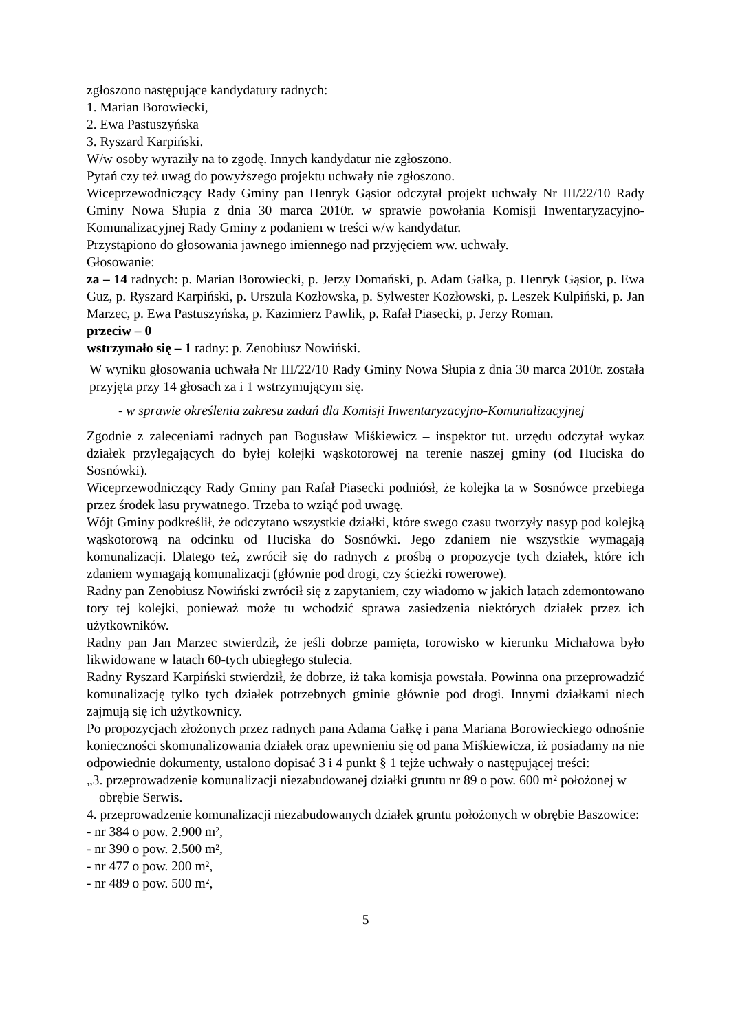zgłoszono następujące kandydatury radnych:
1. Marian Borowiecki,
2. Ewa Pastuszyńska
3. Ryszard Karpiński.
W/w osoby wyraziły na to zgodę. Innych kandydatur nie zgłoszono.
Pytań czy też uwag do powyższego projektu uchwały nie zgłoszono.
Wiceprzewodniczący Rady Gminy pan Henryk Gąsior odczytał projekt uchwały Nr III/22/10 Rady Gminy Nowa Słupia z dnia 30 marca 2010r. w sprawie powołania Komisji Inwentaryzacyjno-Komunalizacyjnej Rady Gminy z podaniem w treści w/w kandydatur.
Przystąpiono do głosowania jawnego imiennego nad przyjęciem ww. uchwały.
Głosowanie:
za – 14 radnych: p. Marian Borowiecki, p. Jerzy Domański, p. Adam Gałka, p. Henryk Gąsior, p. Ewa Guz, p. Ryszard Karpiński, p. Urszula Kozłowska, p. Sylwester Kozłowski, p. Leszek Kulpiński, p. Jan Marzec, p. Ewa Pastuszyńska, p. Kazimierz Pawlik, p. Rafał Piasecki, p. Jerzy Roman.
przeciw – 0
wstrzymało się – 1 radny: p. Zenobiusz Nowiński.
W wyniku głosowania uchwała Nr III/22/10 Rady Gminy Nowa Słupia z dnia 30 marca 2010r. została przyjęta przy 14 głosach za i 1 wstrzymującym się.
- w sprawie określenia zakresu zadań dla Komisji Inwentaryzacyjno-Komunalizacyjnej
Zgodnie z zaleceniami radnych pan Bogusław Miśkiewicz – inspektor tut. urzędu odczytał wykaz działek przylegających do byłej kolejki wąskotorowej na terenie naszej gminy (od Huciska do Sosnówki).
Wiceprzewodniczący Rady Gminy pan Rafał Piasecki podniósł, że kolejka ta w Sosnówce przebiega przez środek lasu prywatnego. Trzeba to wziąć pod uwagę.
Wójt Gminy podkreślił, że odczytano wszystkie działki, które swego czasu tworzyły nasyp pod kolejką wąskotorową na odcinku od Huciska do Sosnówki. Jego zdaniem nie wszystkie wymagają komunalizacji. Dlatego też, zwrócił się do radnych z prośbą o propozycje tych działek, które ich zdaniem wymagają komunalizacji (głównie pod drogi, czy ścieżki rowerowe).
Radny pan Zenobiusz Nowiński zwrócił się z zapytaniem, czy wiadomo w jakich latach zdemontowano tory tej kolejki, ponieważ może tu wchodzić sprawa zasiedzenia niektórych działek przez ich użytkowników.
Radny pan Jan Marzec stwierdził, że jeśli dobrze pamięta, torowisko w kierunku Michałowa było likwidowane w latach 60-tych ubiegłego stulecia.
Radny Ryszard Karpiński stwierdził, że dobrze, iż taka komisja powstała. Powinna ona przeprowadzić komunalizację tylko tych działek potrzebnych gminie głównie pod drogi. Innymi działkami niech zajmują się ich użytkownicy.
Po propozycjach złożonych przez radnych pana Adama Gałkę i pana Mariana Borowieckiego odnośnie konieczności skomunalizowania działek oraz upewnieniu się od pana Miśkiewicza, iż posiadamy na nie odpowiednie dokumenty, ustalono dopisać 3 i 4 punkt § 1 tejże uchwały o następującej treści:
„3. przeprowadzenie komunalizacji niezabudowanej działki gruntu nr 89 o pow. 600 m² położonej w obrębie Serwis.
4. przeprowadzenie komunalizacji niezabudowanych działek gruntu położonych w obrębie Baszowice:
- nr 384 o pow. 2.900 m²,
- nr 390 o pow. 2.500 m²,
- nr 477 o pow. 200 m²,
- nr 489 o pow. 500 m²,
5